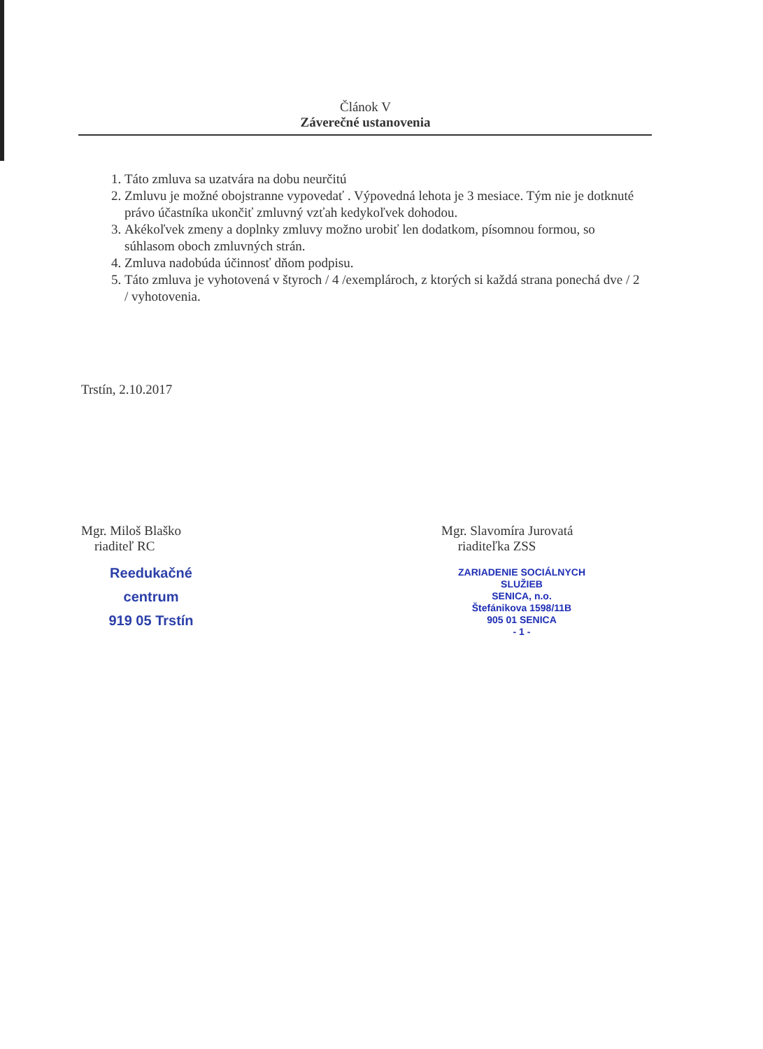Článok V
Záverečné ustanovenia
1. Táto zmluva sa uzatvára na dobu neurčitú
2. Zmluvu je možné obojstranne vypovedať . Výpovedná lehota je 3 mesiace. Tým nie je dotknuté právo účastníka ukončiť zmluvný vzťah kedykoľvek dohodou.
3. Akékoľvek zmeny a doplnky zmluvy možno urobiť len dodatkom, písomnou formou, so súhlasom oboch zmluvných strán.
4. Zmluva nadobúda účinnosť dňom podpisu.
5. Táto zmluva je vyhotovená v štyroch / 4 /exemplároch, z ktorých si každá strana ponechá dve / 2 / vyhotovenia.
Trstín, 2.10.2017
Mgr. Miloš Blaško
riaditeľ RC
Reedukačné centrum
919 05 Trstín
Mgr. Slavomíra Jurovatá
riaditeľka ZSS
ZARIADENIE SOCIÁLNYCH SLUŽIEB
SENICA, n.o.
Štefánikova 1598/11B
905 01 SENICA
- 1 -